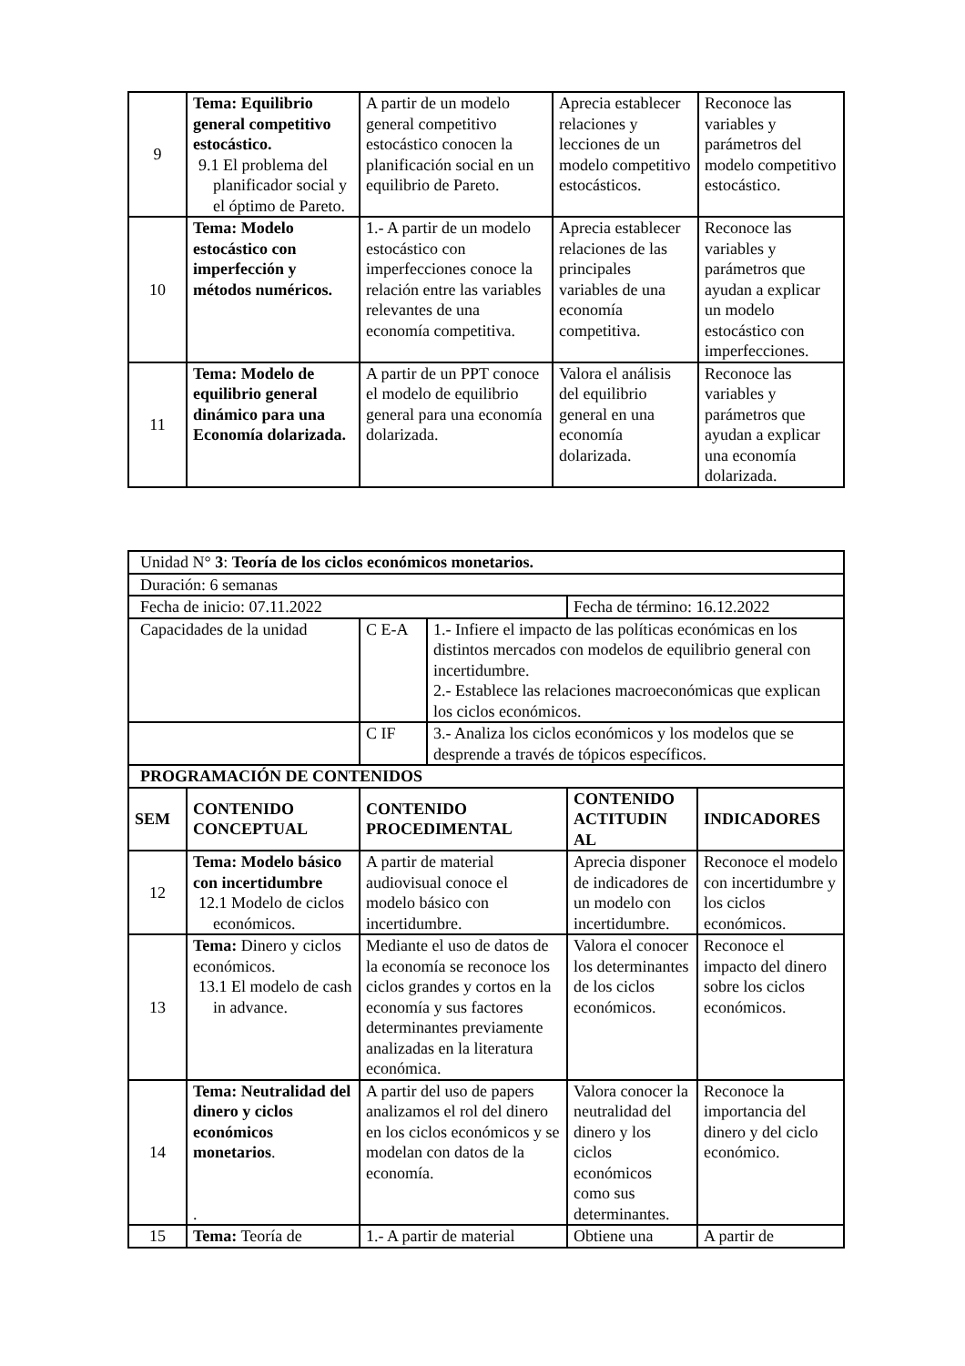| 9 | Tema: Equilibrio general competitivo estocástico. 9.1 El problema del planificador social y el óptimo de Pareto. | A partir de un modelo general competitivo estocástico conocen la planificación social en un equilibrio de Pareto. | Aprecia establecer relaciones y lecciones de un modelo competitivo estocásticos. | Reconoce las variables y parámetros del modelo competitivo estocástico. |
| 10 | Tema: Modelo estocástico con imperfección y métodos numéricos. | 1.- A partir de un modelo estocástico con imperfecciones conoce la relación entre las variables relevantes de una economía competitiva. | Aprecia establecer relaciones de las principales variables de una economía competitiva. | Reconoce las variables y parámetros que ayudan a explicar un modelo estocástico con imperfecciones. |
| 11 | Tema: Modelo de equilibrio general dinámico para una Economía dolarizada. | A partir de un PPT conoce el modelo de equilibrio general para una economía dolarizada. | Valora el análisis del equilibrio general en una economía dolarizada. | Reconoce las variables y parámetros que ayudan a explicar una economía dolarizada. |
| Unidad N° 3 : Teoría de los ciclos económicos monetarios. | | | | | |
| Duración: 6 semanas | | | | | |
| Fecha de inicio: 07.11.2022 | | | | Fecha de término: 16.12.2022 | |
| Capacidades de la unidad | | C E-A | 1.- Infiere el impacto de las políticas económicas en los distintos mercados con modelos de equilibrio general con incertidumbre. 2.- Establece las relaciones macroeconómicas que explican los ciclos económicos. | | |
| | | C IF | 3.- Analiza los ciclos económicos y los modelos que se desprende a través de tópicos específicos. | | |
| PROGRAMACIÓN DE CONTENIDOS | | | | | |
| SEM | CONTENIDO CONCEPTUAL | CONTENIDO PROCEDIMENTAL | | CONTENIDO ACTITUDIN AL | INDICADORES |
| 12 | Tema: Modelo básico con incertidumbre 12.1 Modelo de ciclos económicos. | A partir de material audiovisual conoce el modelo básico con incertidumbre. | | Aprecia disponer de indicadores de un modelo con incertidumbre. | Reconoce el modelo con incertidumbre y los ciclos económicos. |
| 13 | Tema: Dinero y ciclos económicos. 13.1 El modelo de cash in advance. | Mediante el uso de datos de la economía se reconoce los ciclos grandes y cortos en la economía y sus factores determinantes previamente analizadas en la literatura económica. | | Valora el conocer los determinantes de los ciclos económicos. | Reconoce el impacto del dinero sobre los ciclos económicos. |
| 14 | Tema: Neutralidad del dinero y ciclos económicos monetarios . . | A partir del uso de papers analizamos el rol del dinero en los ciclos económicos y se modelan con datos de la economía. | | Valora conocer la neutralidad del dinero y los ciclos económicos como sus determinantes. | Reconoce la importancia del dinero y del ciclo económico. |
| 15 | Tema: Teoría de | 1.- A partir de material | | Obtiene una | A partir de |